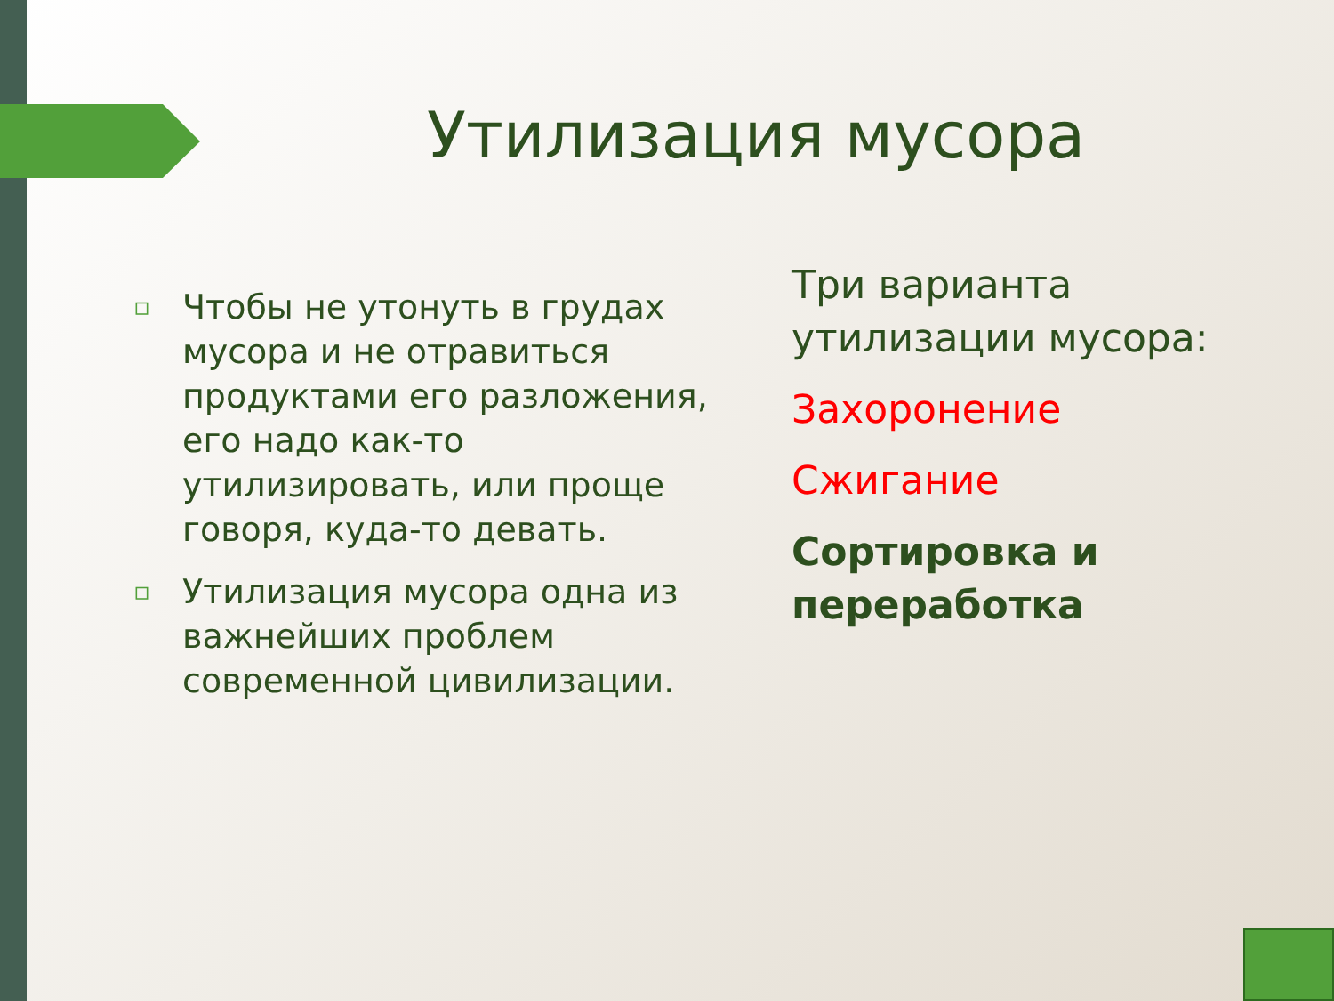Утилизация мусора
▫ Чтобы не утонуть в грудах мусора и не отравиться продуктами его разложения, его надо как-то утилизировать, или проще говоря, куда-то девать.
▫ Утилизация мусора одна из важнейших проблем современной цивилизации.
Три варианта утилизации мусора:
Захоронение
Сжигание
Сортировка и переработка